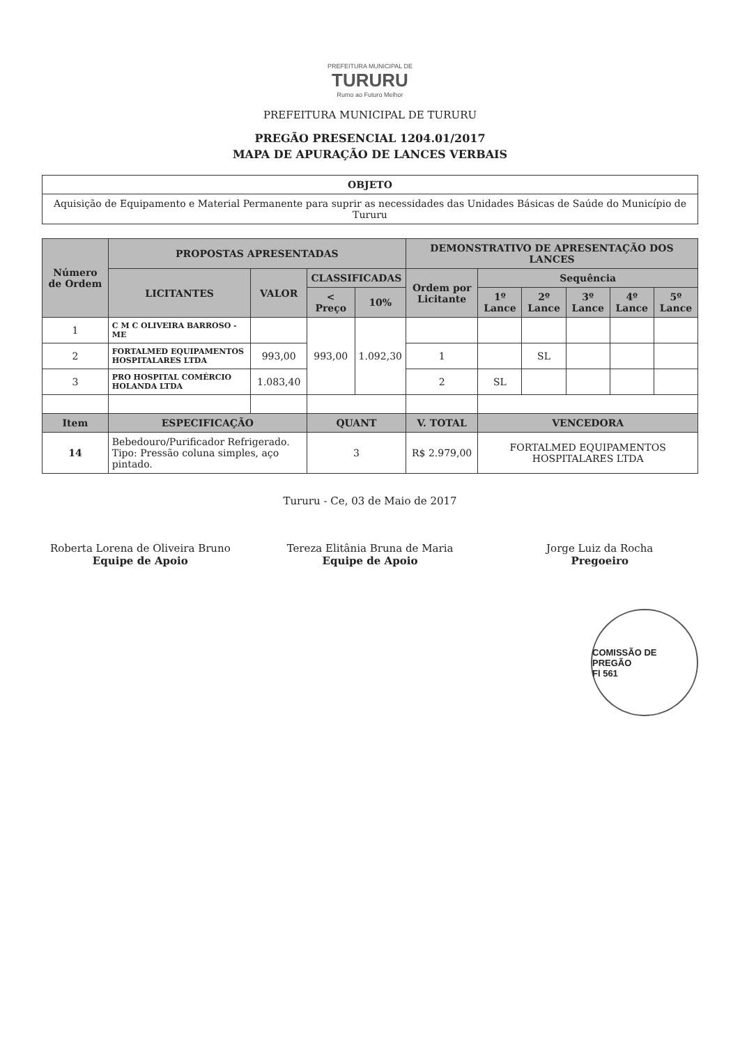PREFEITURA MUNICIPAL DE
TURURU
Rumo ao Futuro Melhor
PREFEITURA MUNICIPAL DE TURURU
PREGÃO PRESENCIAL 1204.01/2017
MAPA DE APURAÇÃO DE LANCES VERBAIS
| OBJETO |
| --- |
| Aquisição de Equipamento e Material Permanente para suprir as necessidades das Unidades Básicas de Saúde do Município de Tururu |
| Número de Ordem | PROPOSTAS APRESENTADAS | | | | DEMONSTRATIVO DE APRESENTAÇÃO DOS LANCES | | | | | |
| --- | --- | --- | --- | --- | --- | --- | --- | --- | --- | --- |
| | LICITANTES | VALOR | CLASSIFICADAS | | Ordem por Licitante | Sequência | | | | |
| | | | < Preço | 10% | | 1º Lance | 2º Lance | 3º Lance | 4º Lance | 5º Lance |
| 1 | C M C OLIVEIRA BARROSO - ME | | 993,00 | 1.092,30 | | | | | | |
| 2 | FORTALMED EQUIPAMENTOS HOSPITALARES LTDA | 993,00 | | | 1 | | SL | | | |
| 3 | PRO HOSPITAL COMÉRCIO HOLANDA LTDA | 1.083,40 | | | 2 | SL | | | | |
| Item | ESPECIFICAÇÃO | | QUANT | | V. TOTAL | VENCEDORA | | | | |
| 14 | Bebedouro/Purificador Refrigerado. Tipo: Pressão coluna simples, aço pintado. | | 3 | | R$ 2.979,00 | FORTALMED EQUIPAMENTOS HOSPITALARES LTDA | | | | |
Tururu - Ce, 03 de Maio de 2017
Roberta Lorena de Oliveira Bruno
Equipe de Apoio
Tereza Elitânia Bruna de Maria
Equipe de Apoio
Jorge Luiz da Rocha
Pregoeiro
COMISSÃO DE PREGÃO
Fl 561